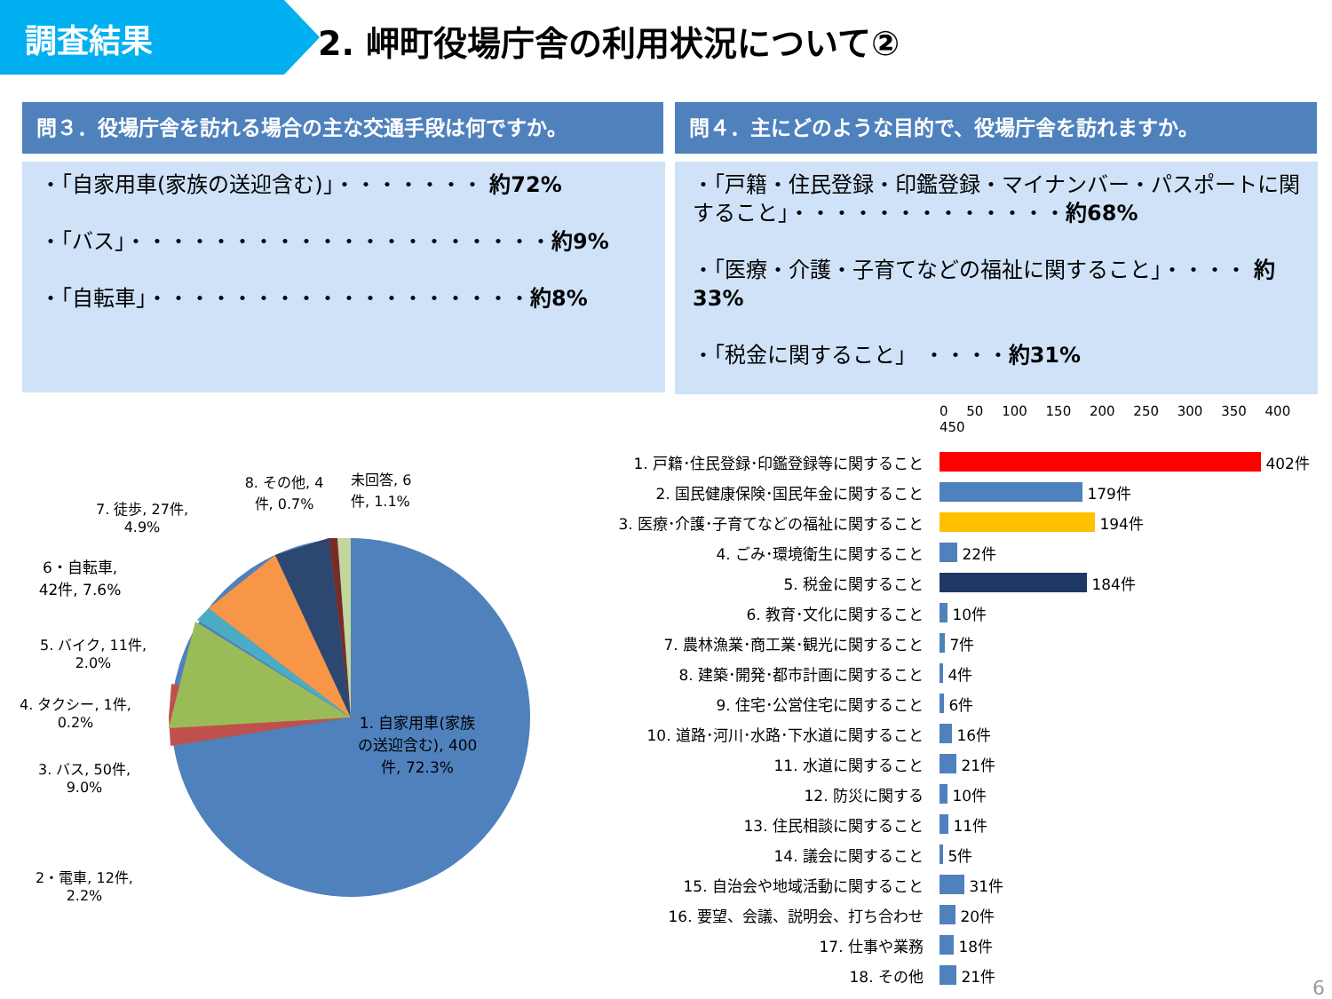調査結果
2. 岬町役場庁舎の利用状況について②
問３．役場庁舎を訪れる場合の主な交通手段は何ですか。 問４．主にどのような目的で、役場庁舎を訪れますか。
・「自家用車(家族の送迎含む)」・・・・・・・ 約72%
・「バス」・・・・・・・・・・・・・・・・・・・・約9%
・「自転車」・・・・・・・・・・・・・・・・・・約8%
・「戸籍・住民登録・印鑑登録・マイナンバー・パスポートに関すること」・・・・・・・・・・・・・約68%
・「医療・介護・子育てなどの福祉に関すること」・・・・ 約33%
・「税金に関すること」 ・・・・約31%
1. 自家用車(家族の送迎含む), 400件, 72.3%
7. 徒歩, 27件, 4.9%
8. その他, 4件, 0.7%
未回答, 6件, 1.1%
6・自転車, 42件, 7.6%
5. バイク, 11件, 2.0%
4. タクシー, 1件, 0.2%
3. バス, 50件, 9.0%
2・電車, 12件, 2.2%
0 50 100 150 200 250 300 350 400 450
1. 戸籍･住民登録･印鑑登録等に関すること
402件
2. 国民健康保険･国民年金に関すること
179件
3. 医療･介護･子育てなどの福祉に関すること
194件
4. ごみ･環境衛生に関すること
22件
5. 税金に関すること
184件
6. 教育･文化に関すること
10件
7. 農林漁業･商工業･観光に関すること
7件
8. 建築･開発･都市計画に関すること
4件
9. 住宅･公営住宅に関すること
6件
10. 道路･河川･水路･下水道に関すること
16件
11. 水道に関すること
21件
12. 防災に関する
10件
13. 住民相談に関すること
11件
14. 議会に関すること
5件
15. 自治会や地域活動に関すること
31件
16. 要望、会議、説明会、打ち合わせ
20件
17. 仕事や業務
18件
18. その他
21件
6